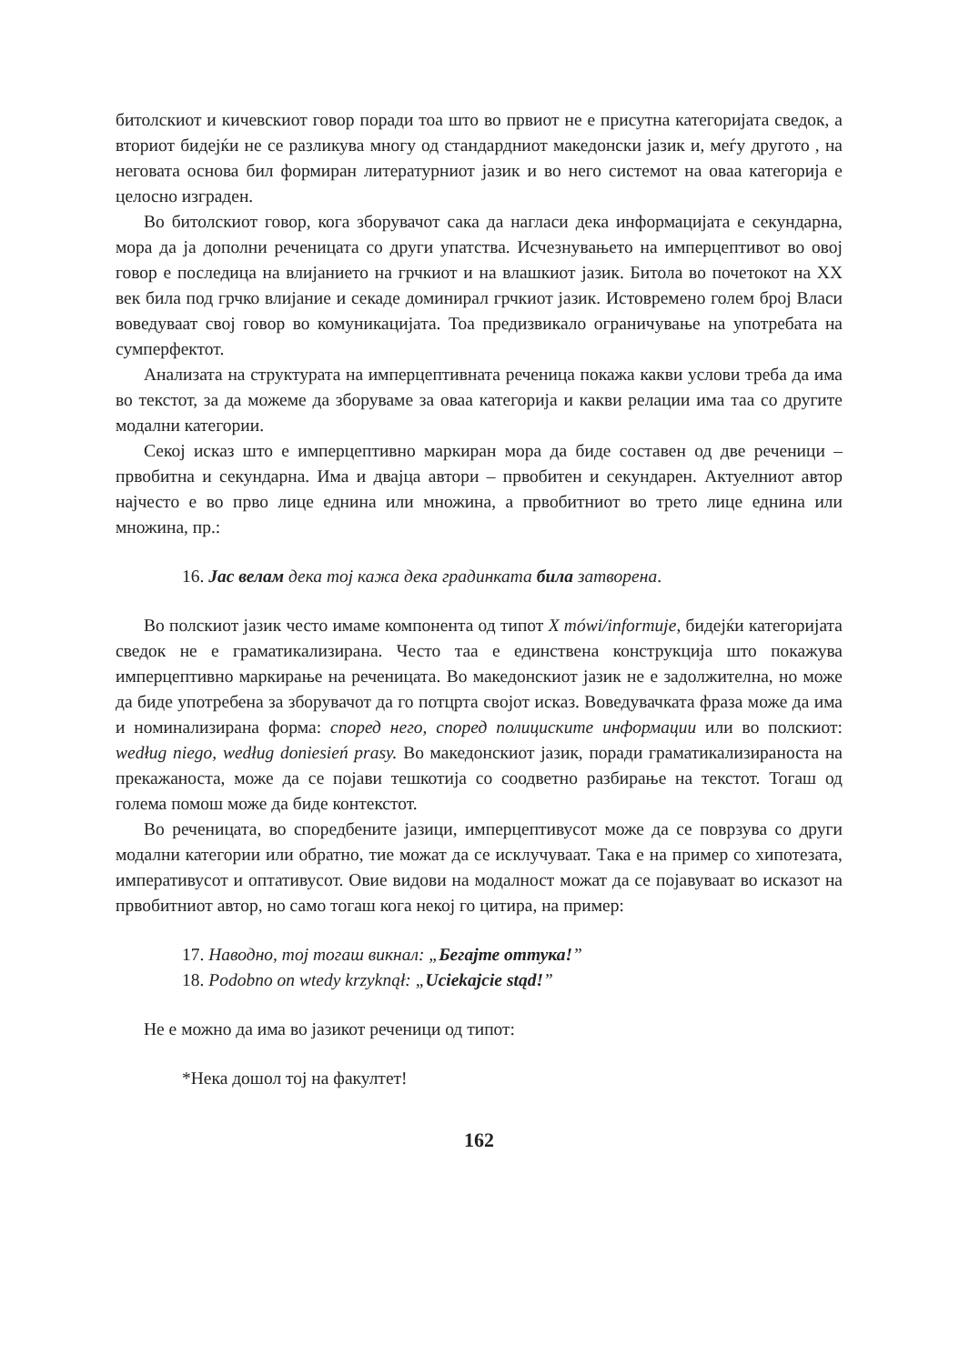битолскиот и кичевскиот говор поради тоа што во првиот не е присутна категоријата сведок, а вториот бидејќи не се разликува многу од стандардниот македонски јазик и, меѓу другото , на неговата основа бил формиран литературниот јазик и во него системот на оваа категорија е целосно изграден.
Во битолскиот говор, кога зборувачот сака да нагласи дека информацијата е секундарна, мора да ја дополни реченицата со други упатства. Исчезнувањето на имперцептивот во овој говор е последица на влијанието на грчкиот и на влашкиот јазик. Битола во почетокот на XX век била под грчко влијание и секаде доминирал грчкиот јазик. Истовремено голем број Власи воведуваат свој говор во комуникацијата. Тоа предизвикало ограничување на употребата на сумперфектот.
Анализата на структурата на имперцептивната реченица покажа какви услови треба да има во текстот, за да можеме да зборуваме за оваа категорија и какви релации има таа со другите модални категории.
Секој исказ што е имперцептивно маркиран мора да биде составен од две реченици – првобитна и секундарна. Има и двајца автори – првобитен и секундарен. Актуелниот автор најчесто е во прво лице еднина или множина, а првобитниот во трето лице еднина или множина, пр.:
16. Јас велам дека тој кажа дека градинката била затворена.
Во полскиот јазик често имаме компонента од типот X mówi/informuje, бидејќи категоријата сведок не е граматикализирана. Често таа е единствена конструкција што покажува имперцептивно маркирање на реченицата. Во македонскиот јазик не е задолжителна, но може да биде употребена за зборувачот да го потцрта својот исказ. Воведувачката фраза може да има и номинализирана форма: според него, според полициските информации или во полскиот: według niego, według doniesień prasy. Во македонскиот јазик, поради граматикализираноста на прекажаноста, може да се појави тешкотија со соодветно разбирање на текстот. Тогаш од голема помош може да биде контекстот.
Во реченицата, во споредбените јазици, имперцептивусот може да се поврзува со други модални категории или обратно, тие можат да се исклучуваат. Така е на пример со хипотезата, императивусот и оптативусот. Овие видови на модалност можат да се појавуваат во исказот на првобитниот автор, но само тогаш кога некој го цитира, на пример:
17. Наводно, тој тогаш викнал: „Бегајте оттука!”
18. Podobno on wtedy krzyknął: „Uciekajcie stąd!”
Не е можно да има во јазикот реченици од типот:
*Нека дошол тој на факултет!
162